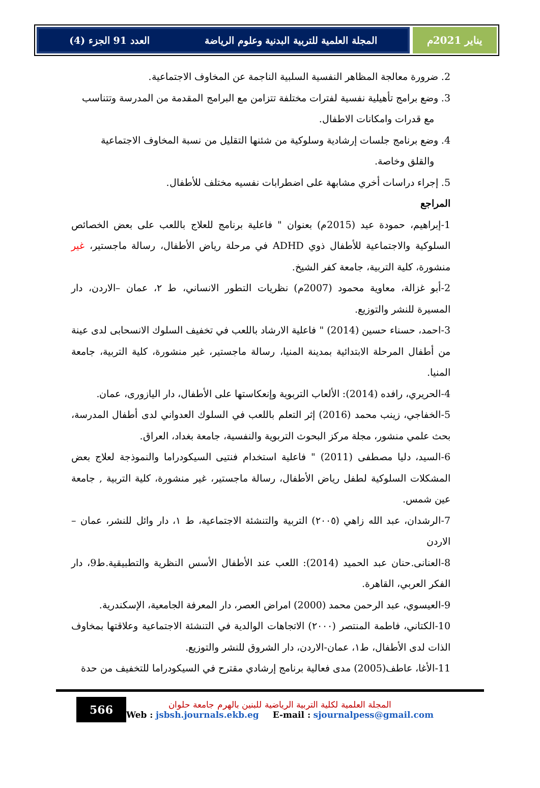يناير 2021م المجلة العلمية للتربية البدنية وعلوم الرياضة العدد 91 الجزء (4)
2. ضرورة معالجة المظاهر النفسية السلبية الناجمة عن المخاوف الاجتماعية.
3. وضع برامج تأهيلية نفسية لفترات مختلفة تتزامن مع البرامج المقدمة من المدرسة وتتناسب
مع قدرات وامكانات الاطفال.
4. وضع برنامج جلسات إرشادية وسلوكية من شئنها التقليل من نسبة المخاوف الاجتماعية
والقلق وخاصة.
5. إجراء دراسات أخري مشابهة على اضطرابات نفسيه مختلف للأطفال.
المراجع
1-إبراهيم، حمودة عيد (2015م) بعنوان " فاعلية برنامج للعلاج باللعب على بعض الخصائص السلوكية والاجتماعية للأطفال ذوي ADHD في مرحلة رياض الأطفال، رسالة ماجستير، غير منشورة، كلية التربية، جامعة كفر الشيخ.
2-أبو غزالة، معاوية محمود (2007م) نظريات التطور الانساني، ط ٢، عمان –الاردن، دار المسيرة للنشر والتوزيع.
3-احمد، حسناء حسين (2014) " فاعلية الارشاد باللعب في تخفيف السلوك الانسحابى لدى عينة من أطفال المرحلة الابتدائية بمدينة المنيا، رسالة ماجستير، غير منشورة، كلية التربية، جامعة المنيا.
4-الحريري، رافده (2014): الألعاب التربوية وإنعكاستها على الأطفال، دار اليازورى، عمان.
5-الخفاجي، زينب محمد (2016) إثر التعلم باللعب في السلوك العدواني لدى أطفال المدرسة، بحث علمي منشور، مجلة مركز البحوث التربوية والنفسية، جامعة بغداد، العراق.
6-السيد، دليا مصطفى (2011) " فاعلية استخدام فنتيى السيكودراما والنموذجة لعلاج بعض المشكلات السلوكية لطفل رياض الأطفال، رسالة ماجستير، غير منشورة، كلية التربية , جامعة عين شمس.
7-الرشدان، عبد الله زاهي (٢٠٠٥) التربية والتنشئة الاجتماعية، ط ١، دار وائل للنشر، عمان –الاردن
8-العنانى.حنان عبد الحميد (2014): اللعب عند الأطفال الأسس النظرية والتطبيقية.ط9، دار الفكر العربي، القاهرة.
9-العيسوي، عبد الرحمن محمد (2000) امراض العصر، دار المعرفة الجامعية، الإسكندرية.
10-الكتاني، فاطمة المنتصر (٢٠٠٠) الاتجاهات الوالدية في التنشئة الاجتماعية وعلاقتها بمخاوف الذات لدى الأطفال، ط١، عمان-الاردن، دار الشروق للنشر والتوزيع.
11-الأغا، عاطف(2005) مدى فعالية برنامج إرشادي مقترح في السيكودراما للتخفيف من حدة
566
المجلة العلمية لكلية التربية الرياضية للبنين بالهرم جامعة حلوان
Web : jsbsh.journals.ekb.eg E-mail : sjournalpess@gmail.com